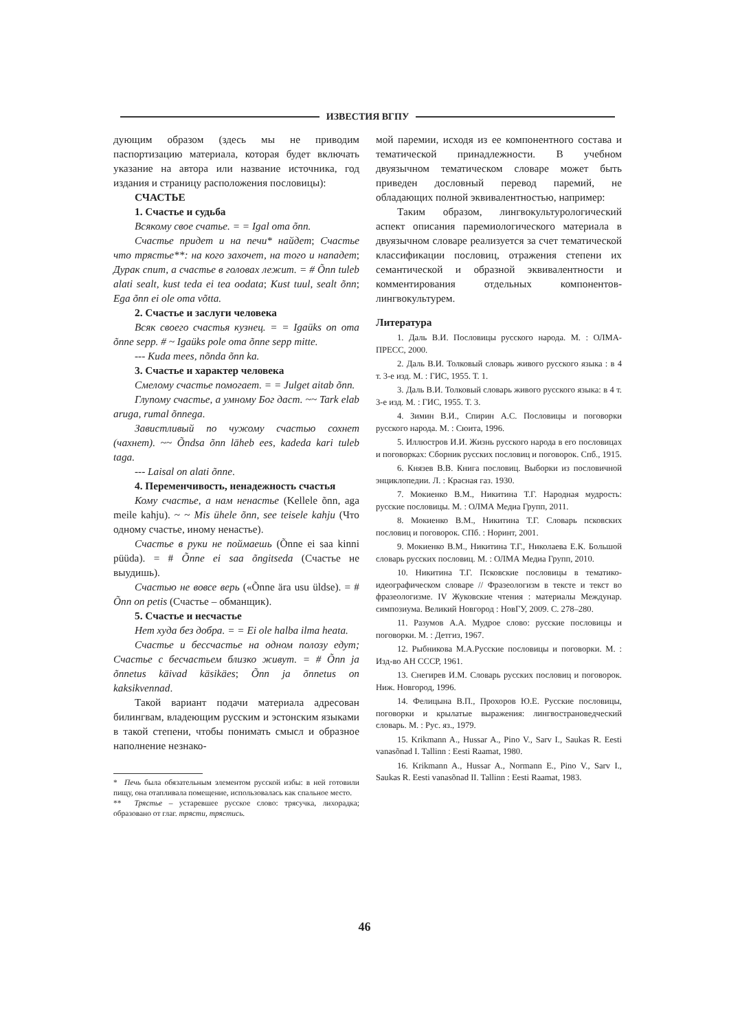ИЗВЕСТИЯ ВГПУ
дующим образом (здесь мы не приводим паспортизацию материала, которая будет включать указание на автора или название источника, год издания и страницу расположения пословицы):
СЧАСТЬЕ
1. Счастье и судьба
Всякому свое счатье. = = Igal oma õnn.
Счастье придет и на печи* найдет; Счастье что трястье**: на кого захочет, на того и нападет; Дурак спит, а счастье в головах лежит. = # Õnn tuleb alati sealt, kust teda ei tea oodata; Kust tuul, sealt õnn; Ega õnn ei ole oma võtta.
2. Счастье и заслуги человека
Всяк своего счастья кузнец. = = Igaüks on oma õnne sepp. # ~ Igaüks pole oma õnne sepp mitte.
--- Kuda mees, nõnda õnn ka.
3. Счастье и характер человека
Смелому счастье помогает. = = Julget aitab õnn.
Глупому счастье, а умному Бог даст. ~~ Tark elab aruga, rumal õnnega.
Завистливый по чужому счастью сохнет (чахнет). ~~ Õndsa õnn läheb ees, kadeda kari tuleb taga.
--- Laisal on alati õnne.
4. Переменчивость, ненадежность счастья
Кому счастье, а нам ненастье (Kellele õnn, aga meile kahju). ~ ~ Mis ühele õnn, see teisele kahju (Что одному счастье, иному ненастье).
Счастье в руки не поймаешь (Õnne ei saa kinni püüda). = # Õnne ei saa õngitseda (Счастье не выудишь).
Счастью не вовсе верь («Õnne ära usu üldse). = # Õnn on petis (Счастье – обманщик).
5. Счастье и несчастье
Нет худа без добра. = = Ei ole halba ilma heata.
Счастье и бессчастье на одном полозу едут; Счастье с бесчастьем близко живут. = # Õnn ja õnnetus käivad käsikäes; Õnn ja õnnetus on kaksikvennad.
Такой вариант подачи материала адресован билингвам, владеющим русским и эстонским языками в такой степени, чтобы понимать смысл и образное наполнение незнако-
* Печь была обязательным элементом русской избы: в ней готовили пищу, она отапливала помещение, использовалась как спальное место.
** Трястье – устаревшее русское слово: трясучка, лихорадка; образовано от глаг. трясти, трястись.
мой паремии, исходя из ее компонентного состава и тематической принадлежности. В учебном двуязычном тематическом словаре может быть приведен дословный перевод паремий, не обладающих полной эквивалентностью, например:
Таким образом, лингвокультурологический аспект описания паремиологического материала в двуязычном словаре реализуется за счет тематической классификации пословиц, отражения степени их семантической и образной эквивалентности и комментирования отдельных компонентов-лингвокультурем.
Литература
1. Даль В.И. Пословицы русского народа. М. : ОЛМА-ПРЕСС, 2000.
2. Даль В.И. Толковый словарь живого русского языка : в 4 т. 3-е изд. М. : ГИС, 1955. Т. 1.
3. Даль В.И. Толковый словарь живого русского языка: в 4 т. 3-е изд. М. : ГИС, 1955. Т. 3.
4. Зимин В.И., Спирин А.С. Пословицы и поговорки русского народа. М. : Сюита, 1996.
5. Иллюстров И.И. Жизнь русского народа в его пословицах и поговорках: Сборник русских пословиц и поговорок. Спб., 1915.
6. Князев В.В. Книга пословиц. Выборки из пословичной энциклопедии. Л. : Красная газ. 1930.
7. Мокиенко В.М., Никитина Т.Г. Народная мудрость: русские пословицы. М. : ОЛМА Медиа Групп, 2011.
8. Мокиенко В.М., Никитина Т.Г. Словарь псковских пословиц и поговорок. СПб. : Норинт, 2001.
9. Мокиенко В.М., Никитина Т.Г., Николаева Е.К. Большой словарь русских пословиц. М. : ОЛМА Медиа Групп, 2010.
10. Никитина Т.Г. Псковские пословицы в тематико-идеографическом словаре // Фразеологизм в тексте и текст во фразеологизме. IV Жуковские чтения : материалы Междунар. симпозиума. Великий Новгород : НовГУ, 2009. С. 278–280.
11. Разумов А.А. Мудрое слово: русские пословицы и поговорки. М. : Детгиз, 1967.
12. Рыбникова М.А.Русские пословицы и поговорки. М. : Изд-во АН СССР, 1961.
13. Снегирев И.М. Словарь русских пословиц и поговорок. Ниж. Новгород, 1996.
14. Фелицына В.П., Прохоров Ю.Е. Русские пословицы, поговорки и крылатые выражения: лингвострановедческий словарь. М. : Рус. яз., 1979.
15. Krikmann A., Hussar A., Pino V., Sarv I., Saukas R. Eesti vanasõnad I. Tallinn : Eesti Raamat, 1980.
16. Krikmann A., Hussar A., Normann E., Pino V., Sarv I., Saukas R. Eesti vanasõnad II. Tallinn : Eesti Raamat, 1983.
46